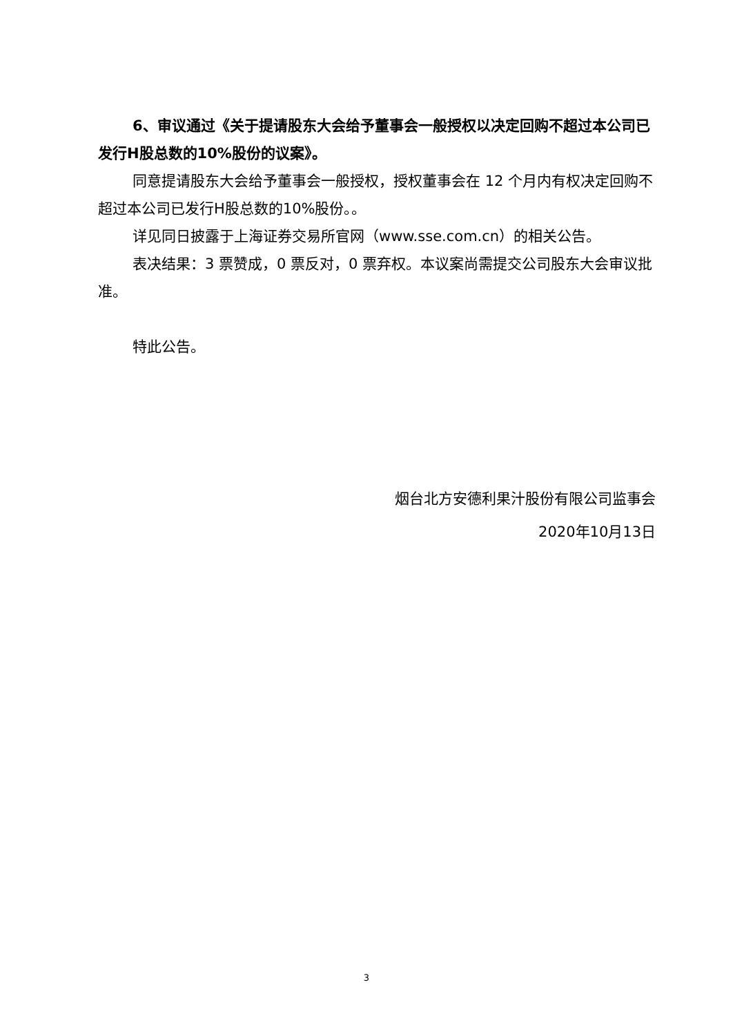6、审议通过《关于提请股东大会给予董事会一般授权以决定回购不超过本公司已发行H股总数的10%股份的议案》。
同意提请股东大会给予董事会一般授权，授权董事会在 12 个月内有权决定回购不超过本公司已发行H股总数的10%股份。。
详见同日披露于上海证券交易所官网（www.sse.com.cn）的相关公告。
表决结果：3 票赞成，0 票反对，0 票弃权。本议案尚需提交公司股东大会审议批准。
特此公告。
烟台北方安德利果汁股份有限公司监事会
2020年10月13日
3